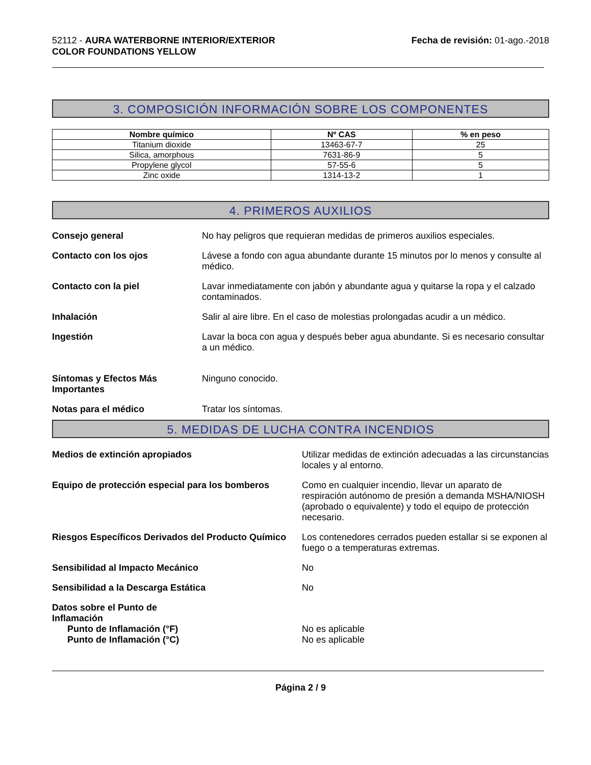52112 - AURA WATERBORNE INTERIOR/EXTERIOR
COLOR FOUNDATIONS YELLOW
Fecha de revisión: 01-ago.-2018
3. COMPOSICIÓN INFORMACIÓN SOBRE LOS COMPONENTES
| Nombre químico | Nº CAS | % en peso |
| --- | --- | --- |
| Titanium dioxide | 13463-67-7 | 25 |
| Silica, amorphous | 7631-86-9 | 5 |
| Propylene glycol | 57-55-6 | 5 |
| Zinc oxide | 1314-13-2 | 1 |
4. PRIMEROS AUXILIOS
Consejo general No hay peligros que requieran medidas de primeros auxilios especiales.
Contacto con los ojos Lávese a fondo con agua abundante durante 15 minutos por lo menos y consulte al médico.
Contacto con la piel Lavar inmediatamente con jabón y abundante agua y quitarse la ropa y el calzado contaminados.
Inhalación Salir al aire libre. En el caso de molestias prolongadas acudir a un médico.
Ingestión Lavar la boca con agua y después beber agua abundante. Si es necesario consultar a un médico.
Síntomas y Efectos Más Importantes
Ninguno conocido.
Notas para el médico Tratar los síntomas.
5. MEDIDAS DE LUCHA CONTRA INCENDIOS
Medios de extinción apropiados Utilizar medidas de extinción adecuadas a las circunstancias locales y al entorno.
Equipo de protección especial para los bomberos
Como en cualquier incendio, llevar un aparato de respiración autónomo de presión a demanda MSHA/NIOSH (aprobado o equivalente) y todo el equipo de protección necesario.
Riesgos Específicos Derivados del Producto Químico
Los contenedores cerrados pueden estallar si se exponen al fuego o a temperaturas extremas.
Sensibilidad al Impacto Mecánico No
Sensibilidad a la Descarga Estática No
Datos sobre el Punto de Inflamación
Punto de Inflamación (°F) No es aplicable
Punto de Inflamación (°C) No es aplicable
Página 2 / 9